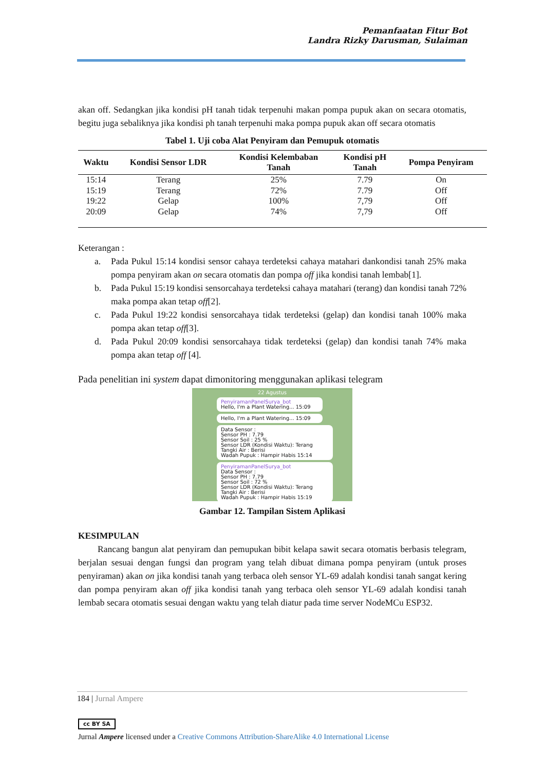Pemanfaatan Fitur Bot
Landra Rizky Darusman, Sulaiman
akan off. Sedangkan jika kondisi pH tanah tidak terpenuhi makan pompa pupuk akan on secara otomatis, begitu juga sebaliknya jika kondisi ph tanah terpenuhi maka pompa pupuk akan off secara otomatis
Tabel 1. Uji coba Alat Penyiram dan Pemupuk otomatis
| Waktu | Kondisi Sensor LDR | Kondisi Kelembaban Tanah | Kondisi pH Tanah | Pompa Penyiram |
| --- | --- | --- | --- | --- |
| 15:14 | Terang | 25% | 7.79 | On |
| 15:19 | Terang | 72% | 7.79 | Off |
| 19:22 | Gelap | 100% | 7,79 | Off |
| 20:09 | Gelap | 74% | 7,79 | Off |
Keterangan :
a. Pada Pukul 15:14 kondisi sensor cahaya terdeteksi cahaya matahari dankondisi tanah 25% maka pompa penyiram akan on secara otomatis dan pompa off jika kondisi tanah lembab[1].
b. Pada Pukul 15:19 kondisi sensorcahaya terdeteksi cahaya matahari (terang) dan kondisi tanah 72% maka pompa akan tetap off[2].
c. Pada Pukul 19:22 kondisi sensorcahaya tidak terdeteksi (gelap) dan kondisi tanah 100% maka pompa akan tetap off[3].
d. Pada Pukul 20:09 kondisi sensorcahaya tidak terdeteksi (gelap) dan kondisi tanah 74% maka pompa akan tetap off [4].
Pada penelitian ini system dapat dimonitoring menggunakan aplikasi telegram
22 Agustus
PenyiramanPanelSurya_bot
Hello, I'm a Plant Watering... 15:09
Hello, I'm a Plant Watering... 15:09
Data Sensor :
Sensor PH : 7.79
Sensor Soil : 25 %
Sensor LDR (Kondisi Waktu): Terang
Tangki Air : Berisi
Wadah Pupuk : Hampir Habis 15:14
PenyiramanPanelSurya_bot
Data Sensor :
Sensor PH : 7.79
Sensor Soil : 72 %
Sensor LDR (Kondisi Waktu): Terang
Tangki Air : Berisi
Wadah Pupuk : Hampir Habis 15:19
Gambar 12. Tampilan Sistem Aplikasi
KESIMPULAN
Rancang bangun alat penyiram dan pemupukan bibit kelapa sawit secara otomatis berbasis telegram, berjalan sesuai dengan fungsi dan program yang telah dibuat dimana pompa penyiram (untuk proses penyiraman) akan on jika kondisi tanah yang terbaca oleh sensor YL-69 adalah kondisi tanah sangat kering dan pompa penyiram akan off jika kondisi tanah yang terbaca oleh sensor YL-69 adalah kondisi tanah lembab secara otomatis sesuai dengan waktu yang telah diatur pada time server NodeMCu ESP32.
184 | Jurnal Ampere
cc BY SA
Jurnal Ampere licensed under a Creative Commons Attribution-ShareAlike 4.0 International License